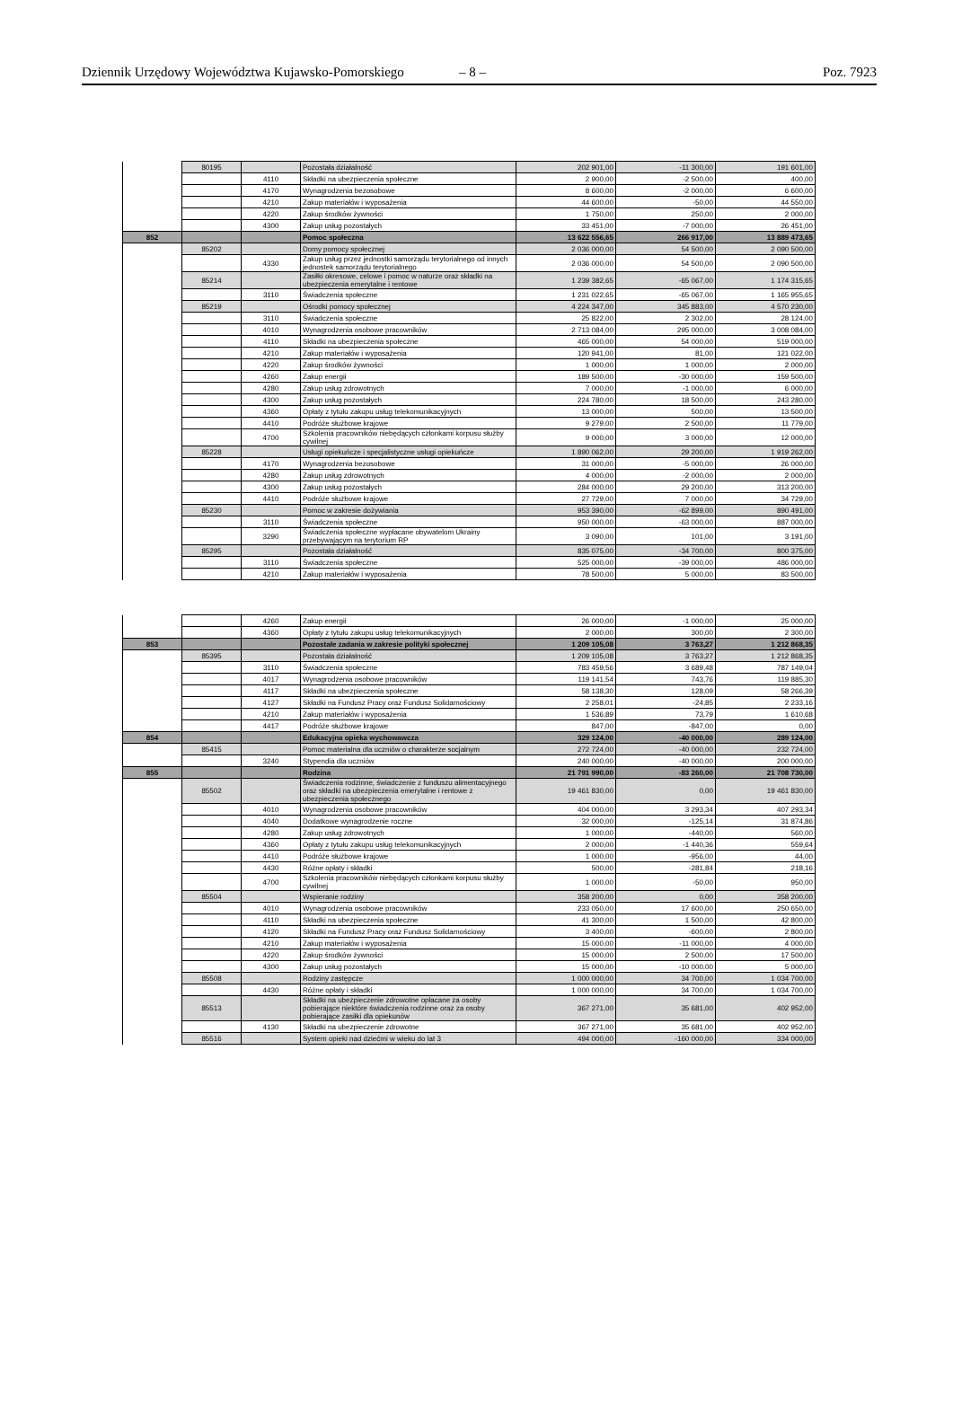Dziennik Urzędowy Województwa Kujawsko-Pomorskiego – 8 – Poz. 7923
| | 80195 | | Pozostała działalność | 202 901,00 | -11 300,00 | 191 601,00 |
| | | 4110 | Składki na ubezpieczenia społeczne | 2 900,00 | -2 500,00 | 400,00 |
| | | 4170 | Wynagrodzenia bezosobowe | 8 600,00 | -2 000,00 | 6 600,00 |
| | | 4210 | Zakup materiałów i wyposażenia | 44 600,00 | -50,00 | 44 550,00 |
| | | 4220 | Zakup środków żywności | 1 750,00 | 250,00 | 2 000,00 |
| | | 4300 | Zakup usług pozostałych | 33 451,00 | -7 000,00 | 26 451,00 |
| 852 | | | Pomoc społeczna | 13 622 556,65 | 266 917,00 | 13 889 473,65 |
| | 85202 | | Domy pomocy społecznej | 2 036 000,00 | 54 500,00 | 2 090 500,00 |
| | | 4330 | Zakup usług przez jednostki samorządu terytorialnego od innych jednostek samorządu terytorialnego | 2 036 000,00 | 54 500,00 | 2 090 500,00 |
| | 85214 | | Zasiłki okresowe, celowe i pomoc w naturze oraz składki na ubezpieczenia emerytalne i rentowe | 1 239 382,65 | -65 067,00 | 1 174 315,65 |
| | | 3110 | Świadczenia społeczne | 1 231 022,65 | -65 067,00 | 1 165 955,65 |
| | 85219 | | Ośrodki pomocy społecznej | 4 224 347,00 | 345 883,00 | 4 570 230,00 |
| | | 3110 | Świadczenia społeczne | 25 822,00 | 2 302,00 | 28 124,00 |
| | | 4010 | Wynagrodzenia osobowe pracowników | 2 713 084,00 | 295 000,00 | 3 008 084,00 |
| | | 4110 | Składki na ubezpieczenia społeczne | 465 000,00 | 54 000,00 | 519 000,00 |
| | | 4210 | Zakup materiałów i wyposażenia | 120 941,00 | 81,00 | 121 022,00 |
| | | 4220 | Zakup środków żywności | 1 000,00 | 1 000,00 | 2 000,00 |
| | | 4260 | Zakup energii | 189 500,00 | -30 000,00 | 159 500,00 |
| | | 4280 | Zakup usług zdrowotnych | 7 000,00 | -1 000,00 | 6 000,00 |
| | | 4300 | Zakup usług pozostałych | 224 780,00 | 18 500,00 | 243 280,00 |
| | | 4360 | Opłaty z tytułu zakupu usług telekomunikacyjnych | 13 000,00 | 500,00 | 13 500,00 |
| | | 4410 | Podróże służbowe krajowe | 9 279,00 | 2 500,00 | 11 779,00 |
| | | 4700 | Szkolenia pracowników niebędących członkami korpusu służby cywilnej | 9 000,00 | 3 000,00 | 12 000,00 |
| | 85228 | | Usługi opiekuńcze i specjalistyczne usługi opiekuńcze | 1 890 062,00 | 29 200,00 | 1 919 262,00 |
| | | 4170 | Wynagrodzenia bezosobowe | 31 000,00 | -5 000,00 | 26 000,00 |
| | | 4280 | Zakup usług zdrowotnych | 4 000,00 | -2 000,00 | 2 000,00 |
| | | 4300 | Zakup usług pozostałych | 284 000,00 | 29 200,00 | 313 200,00 |
| | | 4410 | Podróże służbowe krajowe | 27 729,00 | 7 000,00 | 34 729,00 |
| | 85230 | | Pomoc w zakresie dożywiania | 953 390,00 | -62 899,00 | 890 491,00 |
| | | 3110 | Świadczenia społeczne | 950 000,00 | -63 000,00 | 887 000,00 |
| | | 3290 | Świadczenia społeczne wypłacane obywatelom Ukrainy przebywającym na terytorium RP | 3 090,00 | 101,00 | 3 191,00 |
| | 85295 | | Pozostała działalność | 835 075,00 | -34 700,00 | 800 375,00 |
| | | 3110 | Świadczenia społeczne | 525 000,00 | -39 000,00 | 486 000,00 |
| | | 4210 | Zakup materiałów i wyposażenia | 78 500,00 | 5 000,00 | 83 500,00 |
| | | 4260 | Zakup energii | 26 000,00 | -1 000,00 | 25 000,00 |
| | | 4360 | Opłaty z tytułu zakupu usług telekomunikacyjnych | 2 000,00 | 300,00 | 2 300,00 |
| 853 | | | Pozostałe zadania w zakresie polityki społecznej | 1 209 105,08 | 3 763,27 | 1 212 868,35 |
| | 85395 | | Pozostała działalność | 1 209 105,08 | 3 763,27 | 1 212 868,35 |
| | | 3110 | Świadczenia społeczne | 783 459,56 | 3 689,48 | 787 149,04 |
| | | 4017 | Wynagrodzenia osobowe pracowników | 119 141,54 | 743,76 | 119 885,30 |
| | | 4117 | Składki na ubezpieczenia społeczne | 58 138,30 | 128,09 | 58 266,39 |
| | | 4127 | Składki na Fundusz Pracy oraz Fundusz Solidarnościowy | 2 258,01 | -24,85 | 2 233,16 |
| | | 4210 | Zakup materiałów i wyposażenia | 1 536,89 | 73,79 | 1 610,68 |
| | | 4417 | Podróże służbowe krajowe | 847,00 | -847,00 | 0,00 |
| 854 | | | Edukacyjna opieka wychowawcza | 329 124,00 | -40 000,00 | 289 124,00 |
| | 85415 | | Pomoc materialna dla uczniów o charakterze socjalnym | 272 724,00 | -40 000,00 | 232 724,00 |
| | | 3240 | Stypendia dla uczniów | 240 000,00 | -40 000,00 | 200 000,00 |
| 855 | | | Rodzina | 21 791 990,00 | -83 260,00 | 21 708 730,00 |
| | 85502 | | Świadczenia rodzinne, świadczenie z funduszu alimentacyjnego oraz składki na ubezpieczenia emerytalne i rentowe z ubezpieczenia społecznego | 19 461 830,00 | 0,00 | 19 461 830,00 |
| | | 4010 | Wynagrodzenia osobowe pracowników | 404 000,00 | 3 293,34 | 407 293,34 |
| | | 4040 | Dodatkowe wynagrodzenie roczne | 32 000,00 | -125,14 | 31 874,86 |
| | | 4280 | Zakup usług zdrowotnych | 1 000,00 | -440,00 | 560,00 |
| | | 4360 | Opłaty z tytułu zakupu usług telekomunikacyjnych | 2 000,00 | -1 440,36 | 559,64 |
| | | 4410 | Podróże służbowe krajowe | 1 000,00 | -956,00 | 44,00 |
| | | 4430 | Różne opłaty i składki | 500,00 | -281,84 | 218,16 |
| | | 4700 | Szkolenia pracowników niebędących członkami korpusu służby cywilnej | 1 000,00 | -50,00 | 950,00 |
| | 85504 | | Wspieranie rodziny | 358 200,00 | 0,00 | 358 200,00 |
| | | 4010 | Wynagrodzenia osobowe pracowników | 233 050,00 | 17 600,00 | 250 650,00 |
| | | 4110 | Składki na ubezpieczenia społeczne | 41 300,00 | 1 500,00 | 42 800,00 |
| | | 4120 | Składki na Fundusz Pracy oraz Fundusz Solidarnościowy | 3 400,00 | -600,00 | 2 800,00 |
| | | 4210 | Zakup materiałów i wyposażenia | 15 000,00 | -11 000,00 | 4 000,00 |
| | | 4220 | Zakup środków żywności | 15 000,00 | 2 500,00 | 17 500,00 |
| | | 4300 | Zakup usług pozostałych | 15 000,00 | -10 000,00 | 5 000,00 |
| | 85508 | | Rodziny zastępcze | 1 000 000,00 | 34 700,00 | 1 034 700,00 |
| | | 4430 | Różne opłaty i składki | 1 000 000,00 | 34 700,00 | 1 034 700,00 |
| | 85513 | | Składki na ubezpieczenie zdrowotne opłacane za osoby pobierające niektóre świadczenia rodzinne oraz za osoby pobierające zasiłki dla opiekunów | 367 271,00 | 35 681,00 | 402 952,00 |
| | | 4130 | Składki na ubezpieczenie zdrowotne | 367 271,00 | 35 681,00 | 402 952,00 |
| | 85516 | | System opieki nad dziećmi w wieku do lat 3 | 494 000,00 | -160 000,00 | 334 000,00 |